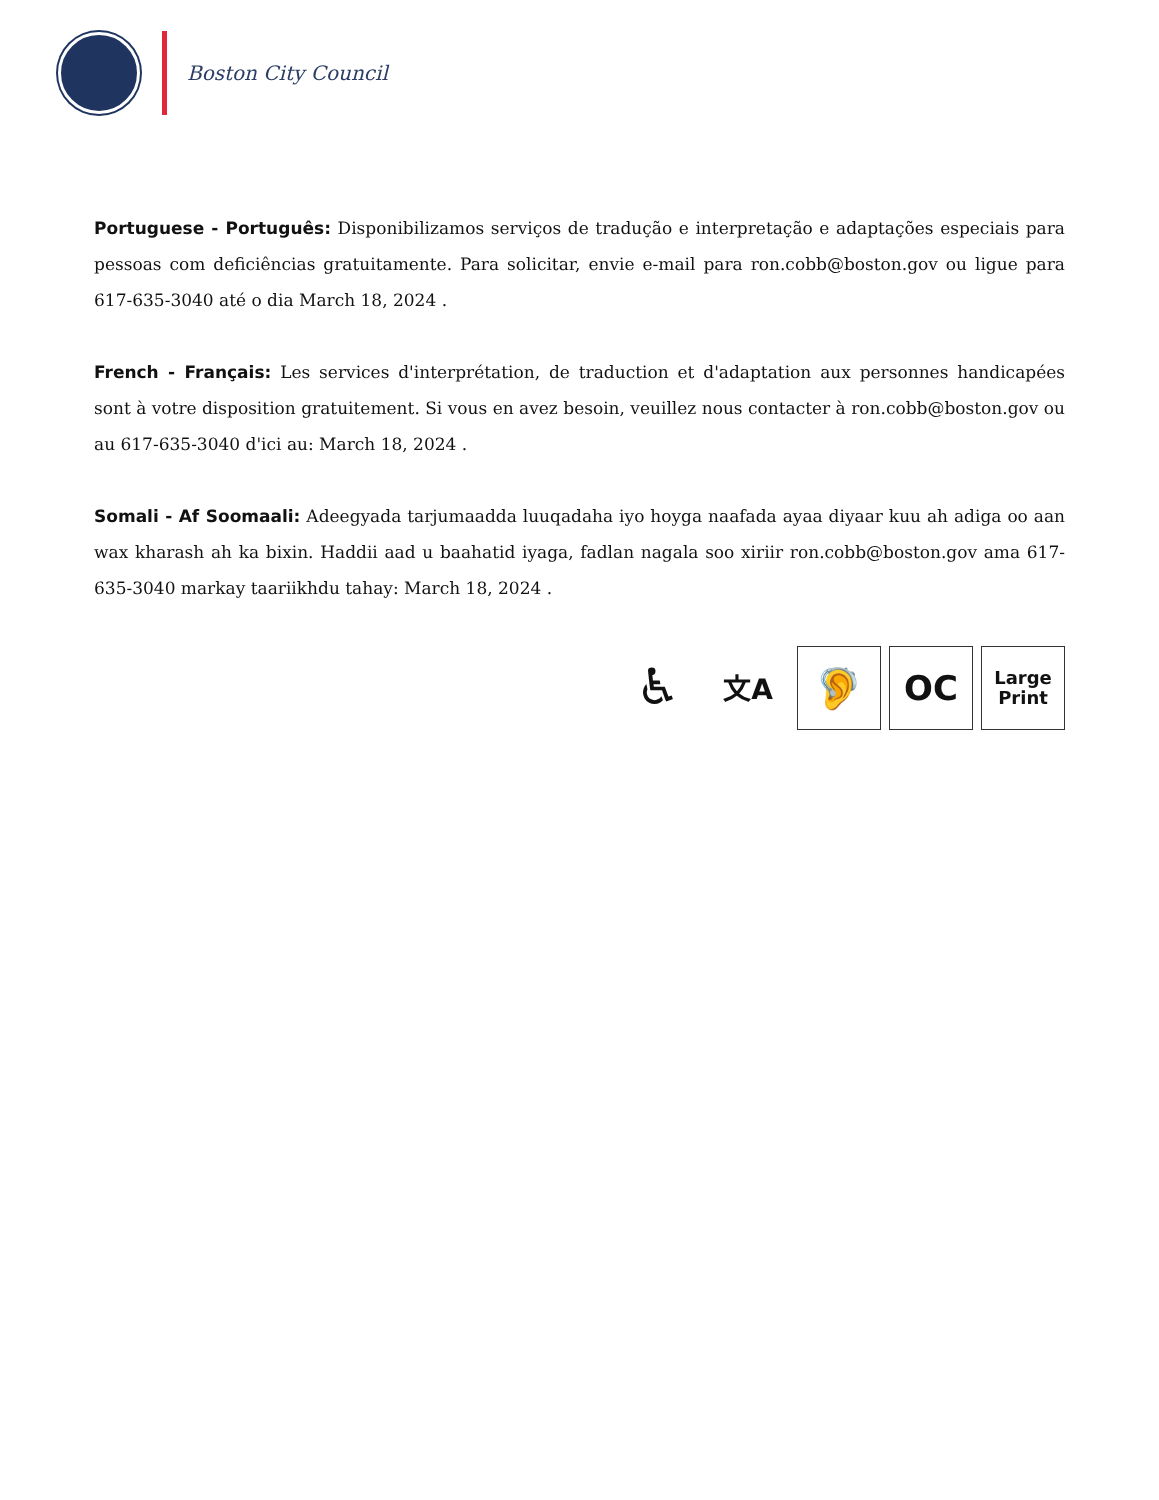Boston City Council
Portuguese - Português: Disponibilizamos serviços de tradução e interpretação e adaptações especiais para pessoas com deficiências gratuitamente. Para solicitar, envie e-mail para ron.cobb@boston.gov ou ligue para 617-635-3040 até o dia March 18, 2024 .
French - Français: Les services d'interprétation, de traduction et d'adaptation aux personnes handicapées sont à votre disposition gratuitement. Si vous en avez besoin, veuillez nous contacter à ron.cobb@boston.gov ou au 617-635-3040 d'ici au: March 18, 2024 .
Somali - Af Soomaali: Adeegyada tarjumaadda luuqadaha iyo hoyga naafada ayaa diyaar kuu ah adiga oo aan wax kharash ah ka bixin. Haddii aad u baahatid iyaga, fadlan nagala soo xiriir ron.cobb@boston.gov ama 617-635-3040 markay taariikhdu tahay: March 18, 2024 .
♿
文A
🦻
OC
Large
Print